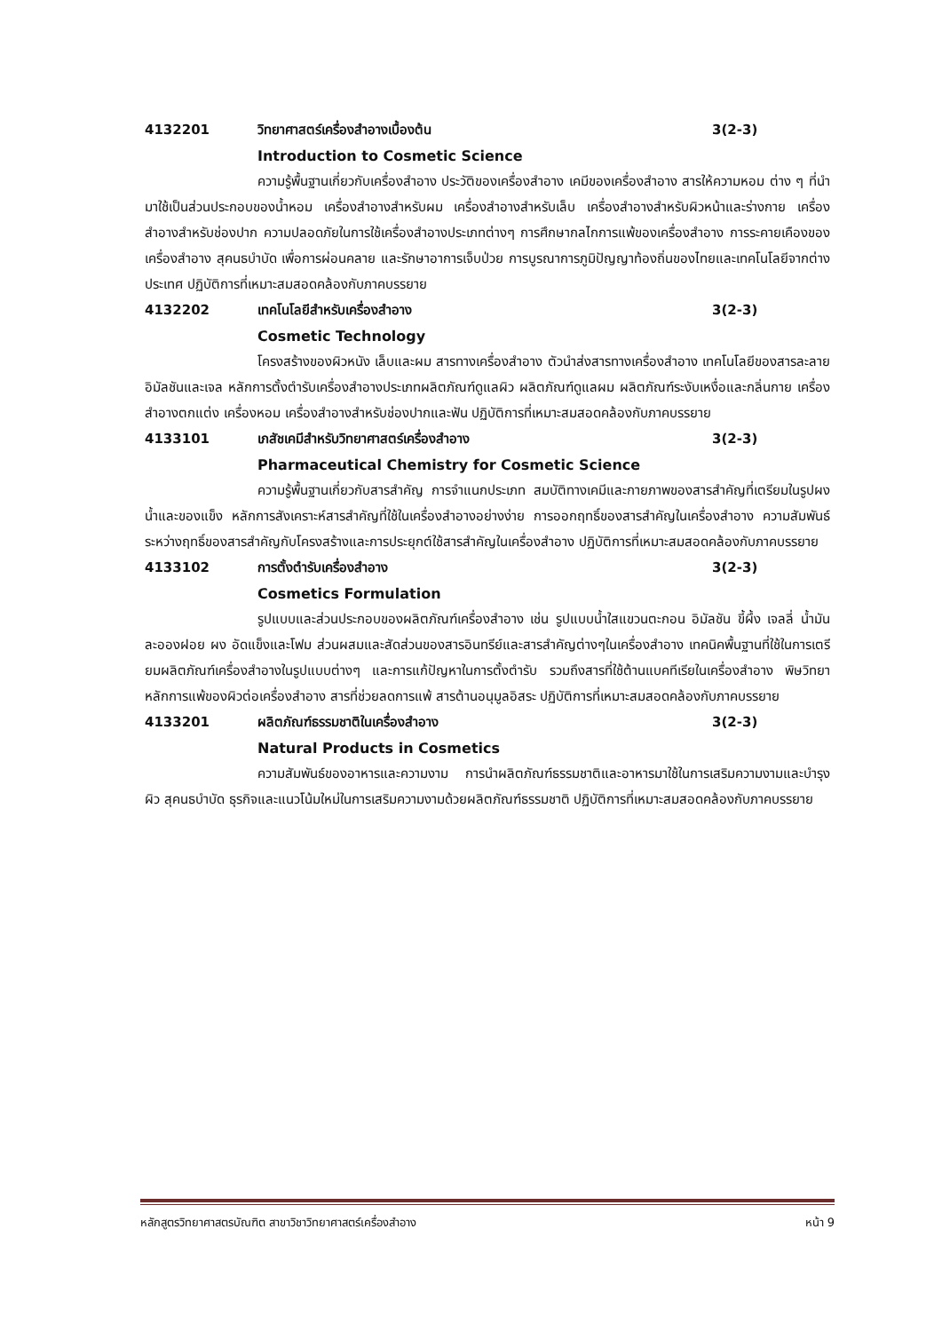4132201 วิทยาศาสตร์เครื่องสำอางเบื้องต้น 3(2-3)
Introduction to Cosmetic Science
ความรู้พื้นฐานเกี่ยวกับเครื่องสำอาง ประวัติของเครื่องสำอาง เคมีของเครื่องสำอาง สารให้ความหอม ต่าง ๆ ที่นำมาใช้เป็นส่วนประกอบของน้ำหอม เครื่องสำอางสำหรับผม เครื่องสำอางสำหรับเล็บ เครื่องสำอางสำหรับผิวหน้าและร่างกาย เครื่องสำอางสำหรับช่องปาก ความปลอดภัยในการใช้เครื่องสำอางประเภทต่างๆ การศึกษากลไกการแพ้ของเครื่องสำอาง การระคายเคืองของเครื่องสำอาง สุคนธบำบัด เพื่อการผ่อนคลาย และรักษาอาการเจ็บป่วย การบูรณาการภูมิปัญญาท้องถิ่นของไทยและเทคโนโลยีจากต่างประเทศ ปฏิบัติการที่เหมาะสมสอดคล้องกับภาคบรรยาย
4132202 เทคโนโลยีสำหรับเครื่องสำอาง 3(2-3)
Cosmetic Technology
โครงสร้างของผิวหนัง เล็บและผม สารทางเครื่องสำอาง ตัวนำส่งสารทางเครื่องสำอาง เทคโนโลยีของสารละลาย อิมัลชันและเจล หลักการตั้งตำรับเครื่องสำอางประเภทผลิตภัณฑ์ดูแลผิว ผลิตภัณฑ์ดูแลผม ผลิตภัณฑ์ระงับเหงื่อและกลิ่นกาย เครื่องสำอางตกแต่ง เครื่องหอม เครื่องสำอางสำหรับช่องปากและฟัน ปฏิบัติการที่เหมาะสมสอดคล้องกับภาคบรรยาย
4133101 เภสัชเคมีสำหรับวิทยาศาสตร์เครื่องสำอาง 3(2-3)
Pharmaceutical Chemistry for Cosmetic Science
ความรู้พื้นฐานเกี่ยวกับสารสำคัญ การจำแนกประเภท สมบัติทางเคมีและกายภาพของสารสำคัญที่เตรียมในรูปผง น้ำและของแข็ง หลักการสังเคราะห์สารสำคัญที่ใช้ในเครื่องสำอางอย่างง่าย การออกฤทธิ์ของสารสำคัญในเครื่องสำอาง ความสัมพันธ์ระหว่างฤทธิ์ของสารสำคัญกับโครงสร้างและการประยุกต์ใช้สารสำคัญในเครื่องสำอาง ปฏิบัติการที่เหมาะสมสอดคล้องกับภาคบรรยาย
4133102 การตั้งตำรับเครื่องสำอาง 3(2-3)
Cosmetics Formulation
รูปแบบและส่วนประกอบของผลิตภัณฑ์เครื่องสำอาง เช่น รูปแบบน้ำใสแขวนตะกอน อิมัลชัน ขี้ผึ้ง เจลลี่ น้ำมัน ละอองฝอย ผง อัดแข็งและโฟม ส่วนผสมและสัดส่วนของสารอินทรีย์และสารสำคัญต่างๆในเครื่องสำอาง เทคนิคพื้นฐานที่ใช้ในการเตรียมผลิตภัณฑ์เครื่องสำอางในรูปแบบต่างๆ และการแก้ปัญหาในการตั้งตำรับ รวมถึงสารที่ใช้ต้านแบคทีเรียในเครื่องสำอาง พิษวิทยา หลักการแพ้ของผิวต่อเครื่องสำอาง สารที่ช่วยลดการแพ้ สารต้านอนุมูลอิสระ ปฏิบัติการที่เหมาะสมสอดคล้องกับภาคบรรยาย
4133201 ผลิตภัณฑ์ธรรมชาติในเครื่องสำอาง 3(2-3)
Natural Products in Cosmetics
ความสัมพันธ์ของอาหารและความงาม การนำผลิตภัณฑ์ธรรมชาติและอาหารมาใช้ในการเสริมความงามและบำรุงผิว สุคนธบำบัด ธุรกิจและแนวโน้มใหม่ในการเสริมความงามด้วยผลิตภัณฑ์ธรรมชาติ ปฏิบัติการที่เหมาะสมสอดคล้องกับภาคบรรยาย
หลักสูตรวิทยาศาสตรบัณฑิต สาขาวิชาวิทยาศาสตร์เครื่องสำอาง หน้า 9